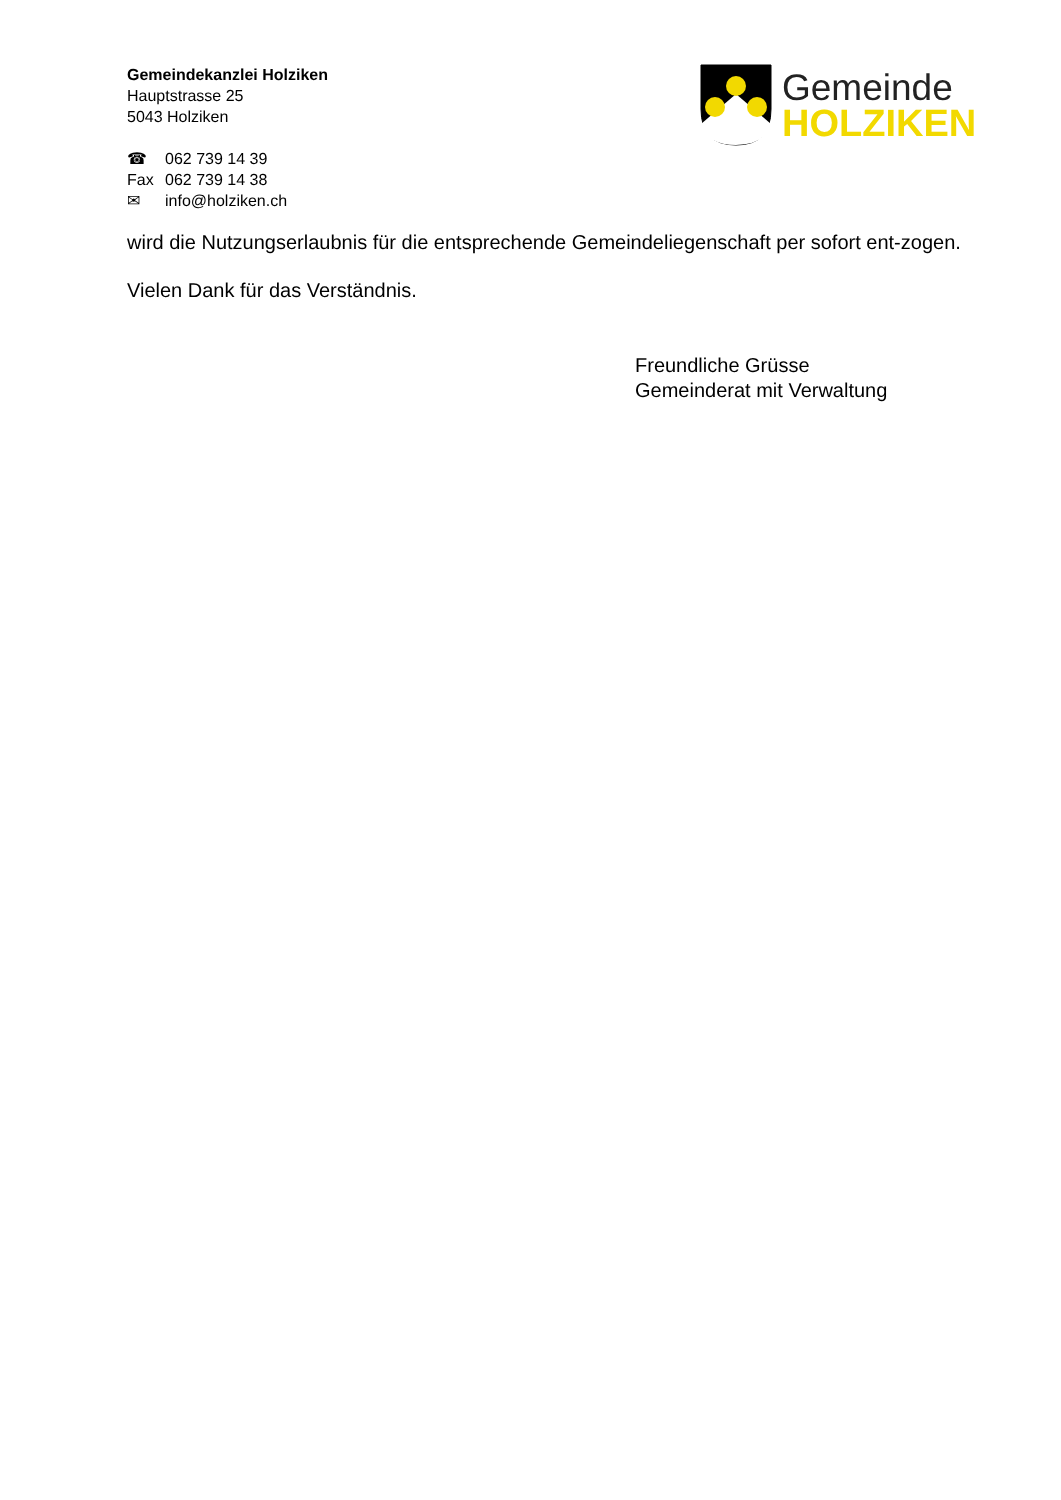Gemeindekanzlei Holziken
Hauptstrasse 25
5043 Holziken
☎ 062 739 14 39
Fax 062 739 14 38
✉ info@holziken.ch
Gemeinde
HOLZIKEN
wird die Nutzungserlaubnis für die entsprechende Gemeindeliegenschaft per sofort ent-zogen.
Vielen Dank für das Verständnis.
Freundliche Grüsse
Gemeinderat mit Verwaltung